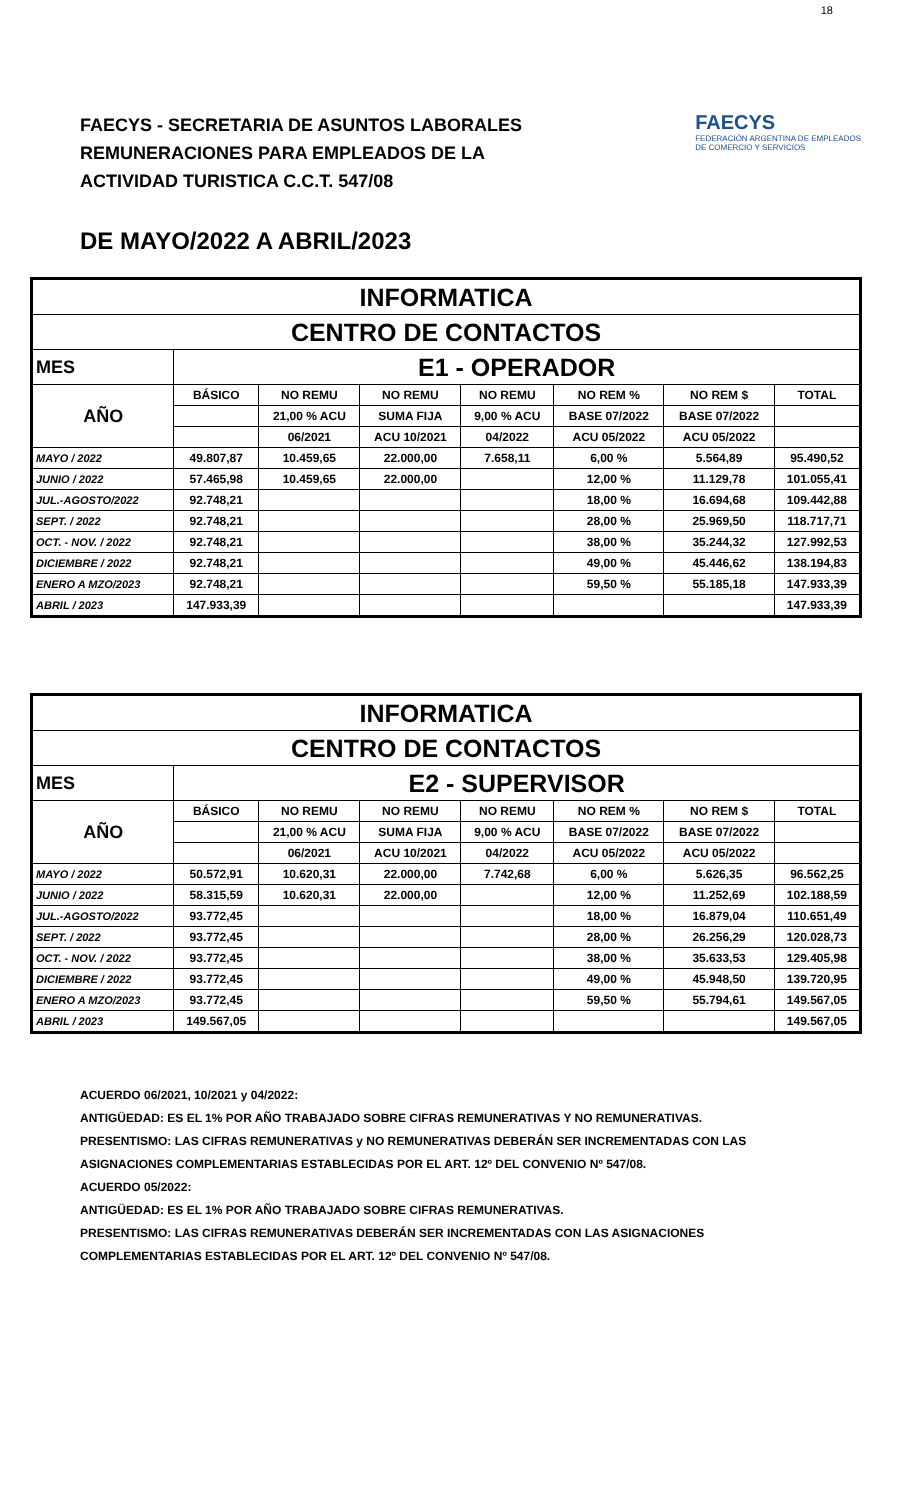18
FAECYS - SECRETARIA DE ASUNTOS LABORALES
REMUNERACIONES PARA EMPLEADOS DE LA
ACTIVIDAD TURISTICA C.C.T. 547/08
FAECYS
FEDERACIÓN ARGENTINA DE EMPLEADOS
DE COMERCIO Y SERVICIOS
DE MAYO/2022 A ABRIL/2023
| INFORMATICA | | | | | | | |
| --- | --- | --- | --- | --- | --- | --- | --- |
| CENTRO DE CONTACTOS | | | | | | | |
| MES | E1 - OPERADOR | | | | | | |
| AÑO | BÁSICO | NO REMU | NO REMU | NO REMU | NO REM % | NO REM $ | TOTAL |
| | | 21,00 % ACU | SUMA FIJA | 9,00 % ACU | BASE 07/2022 | BASE 07/2022 | |
| | | 06/2021 | ACU 10/2021 | 04/2022 | ACU 05/2022 | ACU 05/2022 | |
| MAYO / 2022 | 49.807,87 | 10.459,65 | 22.000,00 | 7.658,11 | 6,00 % | 5.564,89 | 95.490,52 |
| JUNIO / 2022 | 57.465,98 | 10.459,65 | 22.000,00 | | 12,00 % | 11.129,78 | 101.055,41 |
| JUL.-AGOSTO/2022 | 92.748,21 | | | | 18,00 % | 16.694,68 | 109.442,88 |
| SEPT. / 2022 | 92.748,21 | | | | 28,00 % | 25.969,50 | 118.717,71 |
| OCT. - NOV. / 2022 | 92.748,21 | | | | 38,00 % | 35.244,32 | 127.992,53 |
| DICIEMBRE / 2022 | 92.748,21 | | | | 49,00 % | 45.446,62 | 138.194,83 |
| ENERO A MZO/2023 | 92.748,21 | | | | 59,50 % | 55.185,18 | 147.933,39 |
| ABRIL / 2023 | 147.933,39 | | | | | | 147.933,39 |
| INFORMATICA | | | | | | | |
| --- | --- | --- | --- | --- | --- | --- | --- |
| CENTRO DE CONTACTOS | | | | | | | |
| MES | E2 - SUPERVISOR | | | | | | |
| AÑO | BÁSICO | NO REMU | NO REMU | NO REMU | NO REM % | NO REM $ | TOTAL |
| | | 21,00 % ACU | SUMA FIJA | 9,00 % ACU | BASE 07/2022 | BASE 07/2022 | |
| | | 06/2021 | ACU 10/2021 | 04/2022 | ACU 05/2022 | ACU 05/2022 | |
| MAYO / 2022 | 50.572,91 | 10.620,31 | 22.000,00 | 7.742,68 | 6,00 % | 5.626,35 | 96.562,25 |
| JUNIO / 2022 | 58.315,59 | 10.620,31 | 22.000,00 | | 12,00 % | 11.252,69 | 102.188,59 |
| JUL.-AGOSTO/2022 | 93.772,45 | | | | 18,00 % | 16.879,04 | 110.651,49 |
| SEPT. / 2022 | 93.772,45 | | | | 28,00 % | 26.256,29 | 120.028,73 |
| OCT. - NOV. / 2022 | 93.772,45 | | | | 38,00 % | 35.633,53 | 129.405,98 |
| DICIEMBRE / 2022 | 93.772,45 | | | | 49,00 % | 45.948,50 | 139.720,95 |
| ENERO A MZO/2023 | 93.772,45 | | | | 59,50 % | 55.794,61 | 149.567,05 |
| ABRIL / 2023 | 149.567,05 | | | | | | 149.567,05 |
ACUERDO 06/2021, 10/2021 y 04/2022:
ANTIGÜEDAD: ES EL 1% POR AÑO TRABAJADO SOBRE CIFRAS REMUNERATIVAS Y NO REMUNERATIVAS.
PRESENTISMO: LAS CIFRAS REMUNERATIVAS y NO REMUNERATIVAS DEBERÁN SER INCREMENTADAS CON LAS
ASIGNACIONES COMPLEMENTARIAS ESTABLECIDAS POR EL ART. 12º DEL CONVENIO Nº 547/08.
ACUERDO 05/2022:
ANTIGÜEDAD: ES EL 1% POR AÑO TRABAJADO SOBRE CIFRAS REMUNERATIVAS.
PRESENTISMO: LAS CIFRAS REMUNERATIVAS DEBERÁN SER INCREMENTADAS CON LAS ASIGNACIONES
COMPLEMENTARIAS ESTABLECIDAS POR EL ART. 12º DEL CONVENIO Nº 547/08.